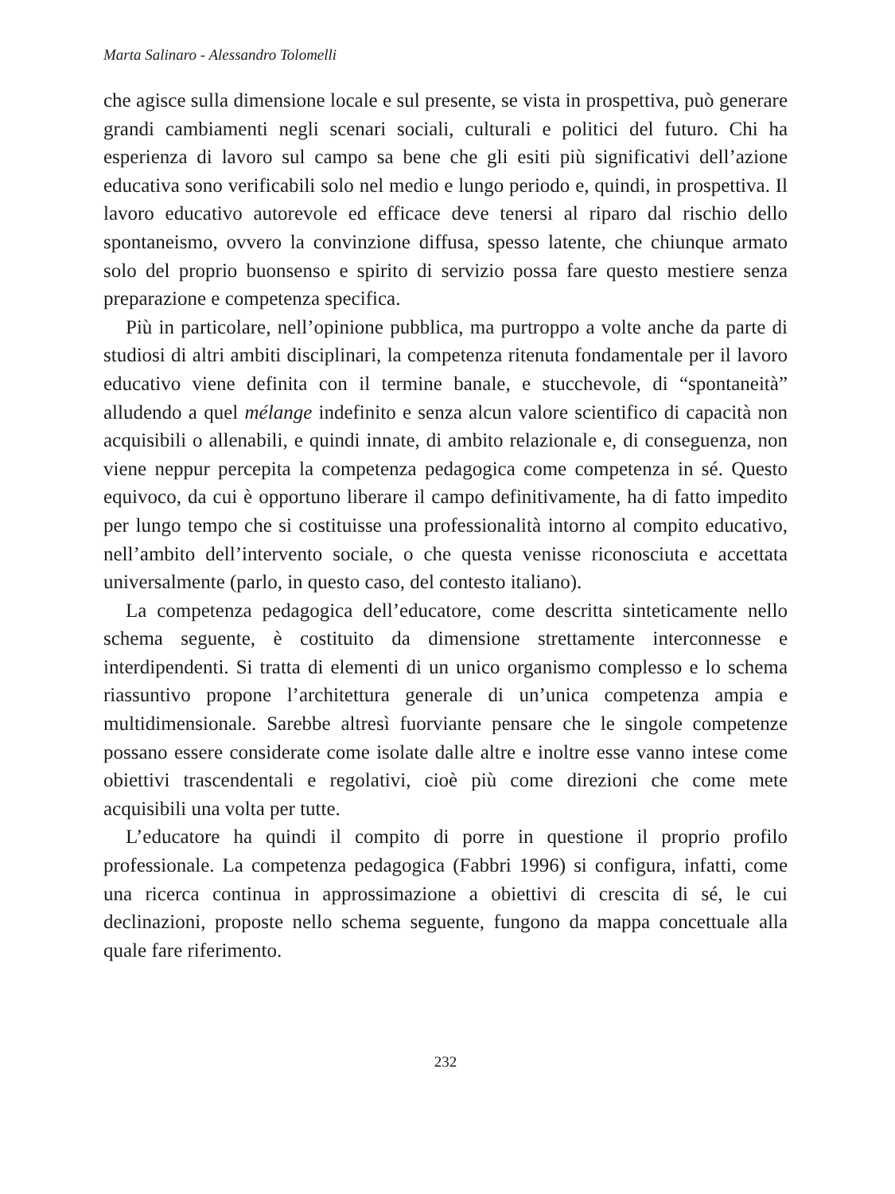Marta Salinaro - Alessandro Tolomelli
che agisce sulla dimensione locale e sul presente, se vista in prospettiva, può generare grandi cambiamenti negli scenari sociali, culturali e politici del futuro. Chi ha esperienza di lavoro sul campo sa bene che gli esiti più significativi dell’azione educativa sono verificabili solo nel medio e lungo periodo e, quindi, in prospettiva. Il lavoro educativo autorevole ed efficace deve tenersi al riparo dal rischio dello spontaneismo, ovvero la convinzione diffusa, spesso latente, che chiunque armato solo del proprio buonsenso e spirito di servizio possa fare questo mestiere senza preparazione e competenza specifica.
Più in particolare, nell’opinione pubblica, ma purtroppo a volte anche da parte di studiosi di altri ambiti disciplinari, la competenza ritenuta fondamentale per il lavoro educativo viene definita con il termine banale, e stucchevole, di “spontaneità” alludendo a quel mélange indefinito e senza alcun valore scientifico di capacità non acquisibili o allenabili, e quindi innate, di ambito relazionale e, di conseguenza, non viene neppur percepita la competenza pedagogica come competenza in sé. Questo equivoco, da cui è opportuno liberare il campo definitivamente, ha di fatto impedito per lungo tempo che si costituisse una professionalità intorno al compito educativo, nell’ambito dell’intervento sociale, o che questa venisse riconosciuta e accettata universalmente (parlo, in questo caso, del contesto italiano).
La competenza pedagogica dell’educatore, come descritta sinteticamente nello schema seguente, è costituito da dimensione strettamente interconnesse e interdipendenti. Si tratta di elementi di un unico organismo complesso e lo schema riassuntivo propone l’architettura generale di un’unica competenza ampia e multidimensionale. Sarebbe altresì fuorviante pensare che le singole competenze possano essere considerate come isolate dalle altre e inoltre esse vanno intese come obiettivi trascendentali e regolativi, cioè più come direzioni che come mete acquisibili una volta per tutte.
L’educatore ha quindi il compito di porre in questione il proprio profilo professionale. La competenza pedagogica (Fabbri 1996) si configura, infatti, come una ricerca continua in approssimazione a obiettivi di crescita di sé, le cui declinazioni, proposte nello schema seguente, fungono da mappa concettuale alla quale fare riferimento.
232